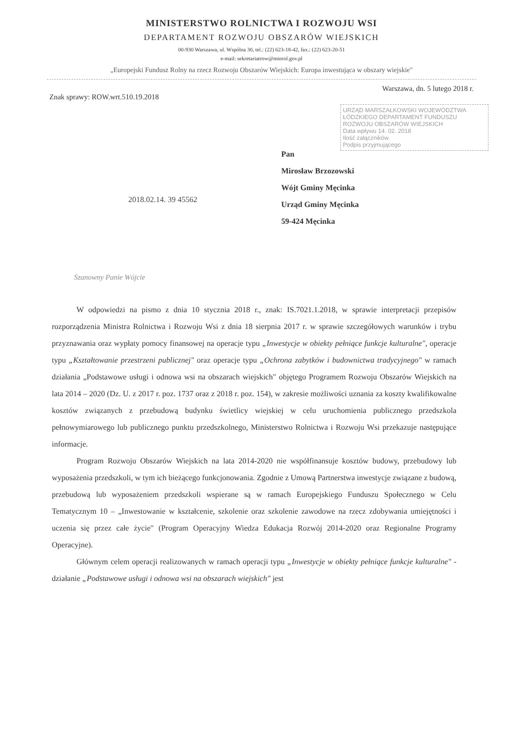MINISTERSTWO ROLNICTWA I ROZWOJU WSI
DEPARTAMENT ROZWOJU OBSZARÓW WIEJSKICH
00-930 Warszawa, ul. Wspólna 30, tel.: (22) 623-18-42, fax.: (22) 623-20-51
e-mail: sekretariatrow@minrol.gov.pl
„Europejski Fundusz Rolny na rzecz Rozwoju Obszarów Wiejskich: Europa inwestująca w obszary wiejskie"
Znak sprawy: ROW.wrt.510.19.2018
Warszawa, dn. 5 lutego 2018 r.
URZĄD MARSZAŁKOWSKI WOJEWÓDZTWA ŁÓDZKIEGO DEPARTAMENT FUNDUSZU ROZWOJU OBSZARÓW WIEJSKICH
Data wpływu 14. 02. 2018
Ilość załączników
Podpis przyjmującego
Pan
Mirosław Brzozowski
Wójt Gminy Męcinka
Urząd Gminy Męcinka
59-424 Męcinka
2018.02.14. 39 45562
Szanowny Panie Wójcie
W odpowiedzi na pismo z dnia 10 stycznia 2018 r., znak: IS.7021.1.2018, w sprawie interpretacji przepisów rozporządzenia Ministra Rolnictwa i Rozwoju Wsi z dnia 18 sierpnia 2017 r. w sprawie szczegółowych warunków i trybu przyznawania oraz wypłaty pomocy finansowej na operacje typu „Inwestycje w obiekty pełniące funkcje kulturalne", operacje typu „Kształtowanie przestrzeni publicznej" oraz operacje typu „Ochrona zabytków i budownictwa tradycyjnego" w ramach działania „Podstawowe usługi i odnowa wsi na obszarach wiejskich" objętego Programem Rozwoju Obszarów Wiejskich na lata 2014 – 2020 (Dz. U. z 2017 r. poz. 1737 oraz z 2018 r. poz. 154), w zakresie możliwości uznania za koszty kwalifikowalne kosztów związanych z przebudową budynku świetlicy wiejskiej w celu uruchomienia publicznego przedszkola pełnowymiarowego lub publicznego punktu przedszkolnego, Ministerstwo Rolnictwa i Rozwoju Wsi przekazuje następujące informacje.
Program Rozwoju Obszarów Wiejskich na lata 2014-2020 nie współfinansuje kosztów budowy, przebudowy lub wyposażenia przedszkoli, w tym ich bieżącego funkcjonowania. Zgodnie z Umową Partnerstwa inwestycje związane z budową, przebudową lub wyposażeniem przedszkoli wspierane są w ramach Europejskiego Funduszu Społecznego w Celu Tematycznym 10 – „Inwestowanie w kształcenie, szkolenie oraz szkolenie zawodowe na rzecz zdobywania umiejętności i uczenia się przez całe życie" (Program Operacyjny Wiedza Edukacja Rozwój 2014-2020 oraz Regionalne Programy Operacyjne).
Głównym celem operacji realizowanych w ramach operacji typu „Inwestycje w obiekty pełniące funkcje kulturalne" - działanie „Podstawowe usługi i odnowa wsi na obszarach wiejskich" jest